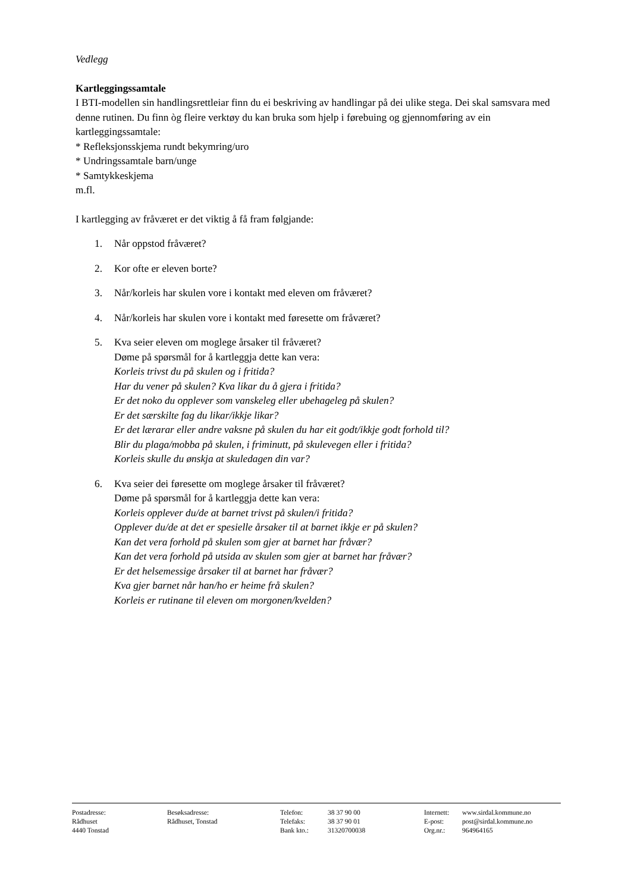Vedlegg
Kartleggingssamtale
I BTI-modellen sin handlingsrettleiar finn du ei beskriving av handlingar på dei ulike stega. Dei skal samsvara med denne rutinen. Du finn òg fleire verktøy du kan bruka som hjelp i førebuing og gjennomføring av ein kartleggingssamtale:
* Refleksjonsskjema rundt bekymring/uro
* Undringssamtale barn/unge
* Samtykkeskjema
m.fl.
I kartlegging av fråværet er det viktig å få fram følgjande:
1. Når oppstod fråværet?
2. Kor ofte er eleven borte?
3. Når/korleis har skulen vore i kontakt med eleven om fråværet?
4. Når/korleis har skulen vore i kontakt med føresette om fråværet?
5. Kva seier eleven om moglege årsaker til fråværet?
Døme på spørsmål for å kartleggja dette kan vera:
Korleis trivst du på skulen og i fritida?
Har du vener på skulen? Kva likar du å gjera i fritida?
Er det noko du opplever som vanskeleg eller ubehageleg på skulen?
Er det særskilte fag du likar/ikkje likar?
Er det lærarar eller andre vaksne på skulen du har eit godt/ikkje godt forhold til?
Blir du plaga/mobba på skulen, i friminutt, på skulevegen eller i fritida?
Korleis skulle du ønskja at skuledagen din var?
6. Kva seier dei føresette om moglege årsaker til fråværet?
Døme på spørsmål for å kartleggja dette kan vera:
Korleis opplever du/de at barnet trivst på skulen/i fritida?
Opplever du/de at det er spesielle årsaker til at barnet ikkje er på skulen?
Kan det vera forhold på skulen som gjer at barnet har fråvær?
Kan det vera forhold på utsida av skulen som gjer at barnet har fråvær?
Er det helsemessige årsaker til at barnet har fråvær?
Kva gjer barnet når han/ho er heime frå skulen?
Korleis er rutinane til eleven om morgonen/kvelden?
Postadresse:
Rådhuset
4440 Tonstad
Besøksadresse:
Rådhuset, Tonstad
Telefon:
Telefaks:
Bank kto.:
38 37 90 00
38 37 90 01
31320700038
Internett:
E-post:
Org.nr.:
www.sirdal.kommune.no
post@sirdal.kommune.no
964964165